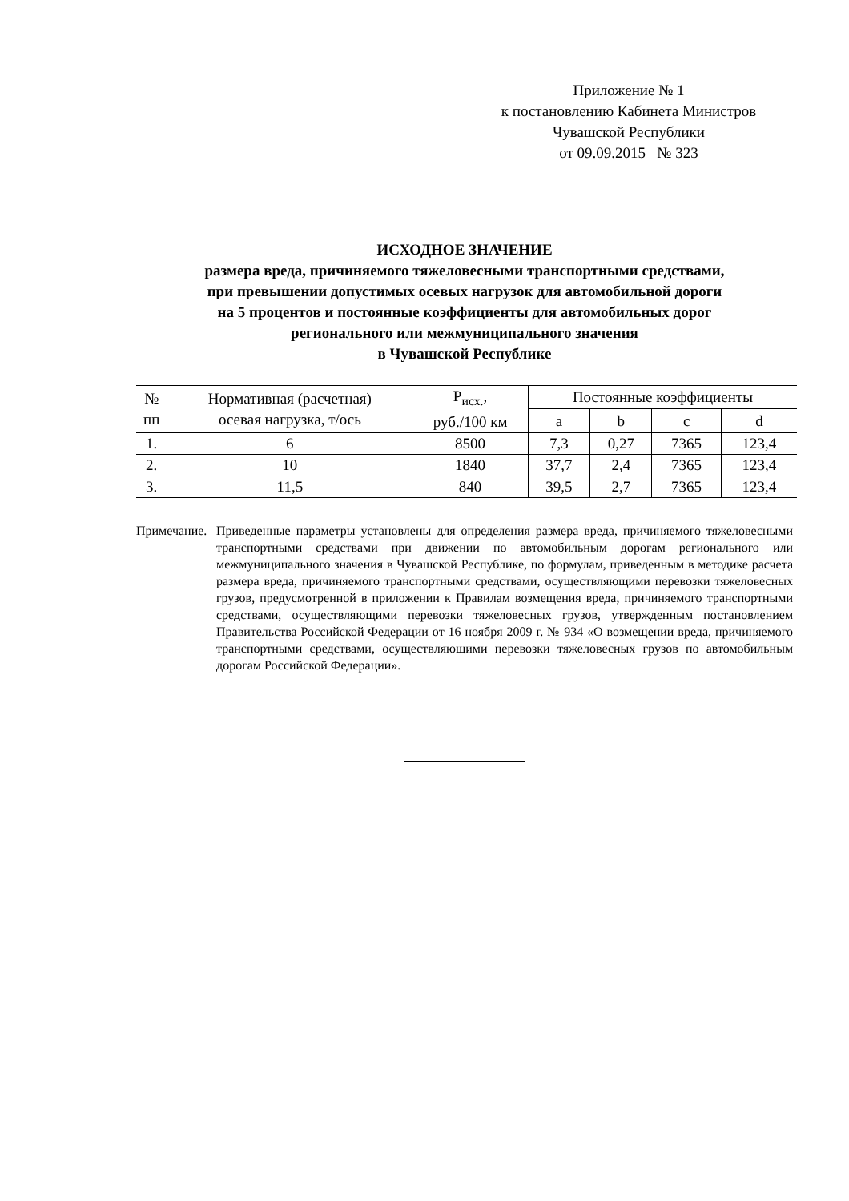Приложение № 1
к постановлению Кабинета Министров
Чувашской Республики
от 09.09.2015 № 323
ИСХОДНОЕ ЗНАЧЕНИЕ
размера вреда, причиняемого тяжеловесными транспортными средствами,
при превышении допустимых осевых нагрузок для автомобильной дороги
на 5 процентов и постоянные коэффициенты для автомобильных дорог
регионального или межмуниципального значения
в Чувашской Республике
| № пп | Нормативная (расчетная) осевая нагрузка, т/ось | Р<sub>исх.</sub>, руб./100 км | Постоянные коэффициенты | | | |
| --- | --- | --- | --- | --- | --- | --- |
| | | | a | b | c | d |
| 1. | 6 | 8500 | 7,3 | 0,27 | 7365 | 123,4 |
| 2. | 10 | 1840 | 37,7 | 2,4 | 7365 | 123,4 |
| 3. | 11,5 | 840 | 39,5 | 2,7 | 7365 | 123,4 |
Примечание.
Приведенные параметры установлены для определения размера вреда, причиняемого тяжеловесными транспортными средствами при движении по автомобильным дорогам регионального или межмуниципального значения в Чувашской Республике, по формулам, приведенным в методике расчета размера вреда, причиняемого транспортными средствами, осуществляющими перевозки тяжеловесных грузов, предусмотренной в приложении к Правилам возмещения вреда, причиняемого транспортными средствами, осуществляющими перевозки тяжеловесных грузов, утвержденным постановлением Правительства Российской Федерации от 16 ноября 2009 г. № 934 «О возмещении вреда, причиняемого транспортными средствами, осуществляющими перевозки тяжеловесных грузов по автомобильным дорогам Российской Федерации».